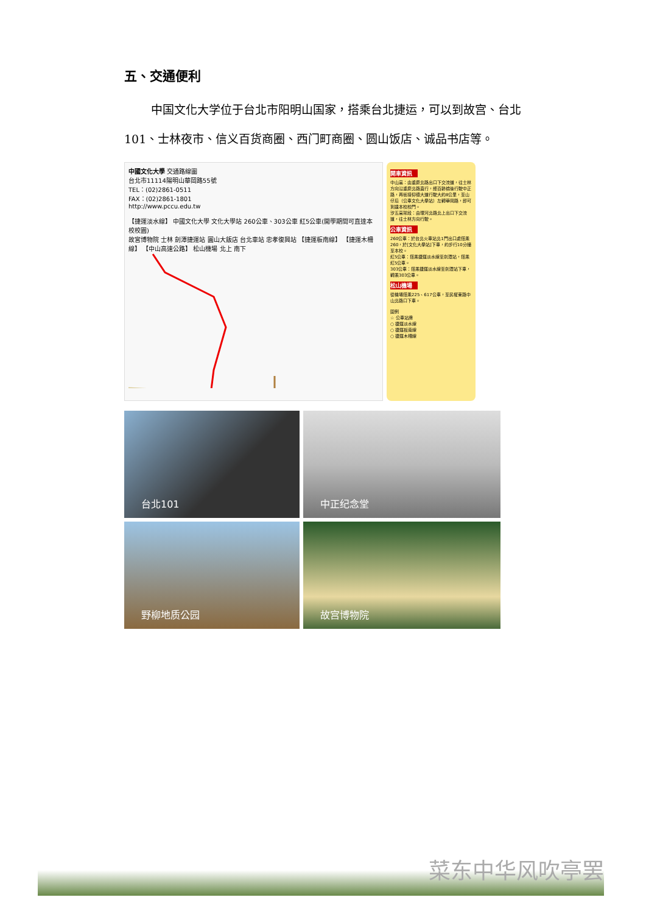五、交通便利
中国文化大学位于台北市阳明山国家，搭乘台北捷运，可以到故宫、台北
101、士林夜市、信义百货商圈、西门町商圈、圆山饭店、诚品书店等。
中國文化大學 交通路線圖
台北市11114陽明山華岡路55號
TEL：(02)2861-0511
FAX：(02)2861-1801
http://www.pccu.edu.tw
【捷運淡水線】 中國文化大學 文化大學站 260公車、303公車 紅5公車(開學期間可直達本校校園)
故宮博物院 士林 劍潭捷運站 圓山大飯店 台北車站 忠孝復興站 【捷運板南線】 【捷運木柵線】 【中山高速公路】 松山機場 北上 南下
開車資訊
中山高：由重慶北路出口下交流道，往士林方向沿重慶北路直行，經百齡橋後行駛中正路，再銜接仰德大道行駛大約8公里，至山仔后（公車文化大學站）左轉華岡路，即可到達本校校門。
汐五高架段：由環河北路北上出口下交流道，往士林方向行駛。
公車資訊
260公車：於台北火車站北1門出口處搭乘260，於[文化大學站]下車，約步行10分鐘至本校。
紅5公車：搭乘捷運淡水線至劍潭站，搭乘紅5公車。
303公車：搭乘捷運淡水線至劍潭站下車，轉乘303公車。
松山機場
從機場搭乘225、617公車，至民權東路中山北路口下車。
圖例
☆ 公車站牌
○ 捷運淡水線
○ 捷運板南線
○ 捷運木柵線
台北101
中正纪念堂
野柳地质公园
故宫博物院
菜东中华风吹亭罢